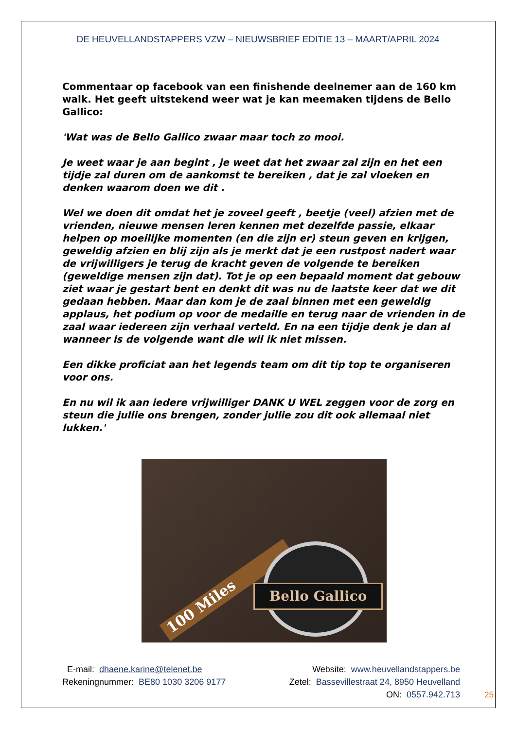DE HEUVELLANDSTAPPERS VZW – NIEUWSBRIEF EDITIE 13 – MAART/APRIL 2024
Commentaar op facebook van een finishende deelnemer aan de 160 km walk. Het geeft uitstekend weer wat je kan meemaken tijdens de Bello Gallico:
'Wat was de Bello Gallico zwaar maar toch zo mooi.
Je weet waar je aan begint , je weet dat het zwaar zal zijn en het een tijdje zal duren om de aankomst te bereiken , dat je zal vloeken en denken waarom doen we dit .
Wel we doen dit omdat het je zoveel geeft , beetje (veel) afzien met de vrienden, nieuwe mensen leren kennen met dezelfde passie, elkaar helpen op moeilijke momenten (en die zijn er) steun geven en krijgen, geweldig afzien en blij zijn als je merkt dat je een rustpost nadert waar de vrijwilligers je terug de kracht geven de volgende te bereiken (geweldige mensen zijn dat). Tot je op een bepaald moment dat gebouw ziet waar je gestart bent en denkt dit was nu de laatste keer dat we dit gedaan hebben. Maar dan kom je de zaal binnen met een geweldig applaus, het podium op voor de medaille en terug naar de vrienden in de zaal waar iedereen zijn verhaal verteld. En na een tijdje denk je dan al wanneer is de volgende want die wil ik niet missen.
Een dikke proficiat aan het legends team om dit tip top te organiseren voor ons.
En nu wil ik aan iedere vrijwilliger DANK U WEL zeggen voor de zorg en steun die jullie ons brengen, zonder jullie zou dit ook allemaal niet lukken.'
100 Miles Bello Gallico
E-mail: dhaene.karine@telenet.be
Rekeningnummer: BE80 1030 3206 9177
Website: www.heuvellandstappers.be
Zetel: Bassevillestraat 24, 8950 Heuvelland
ON: 0557.942.713
25